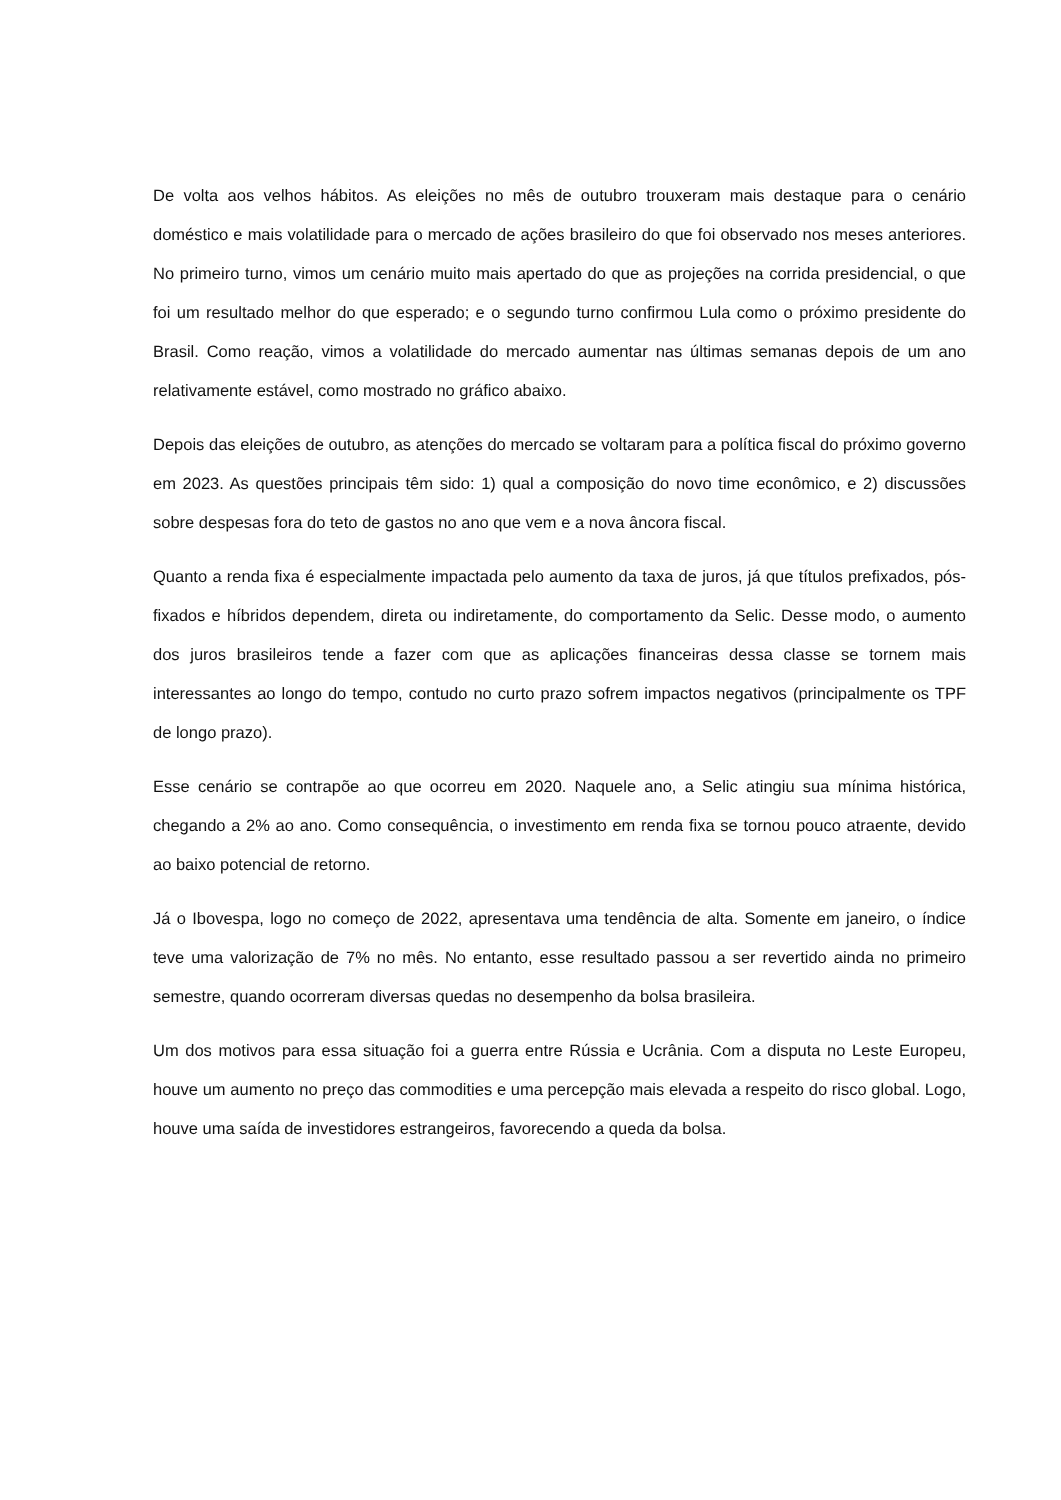De volta aos velhos hábitos. As eleições no mês de outubro trouxeram mais destaque para o cenário doméstico e mais volatilidade para o mercado de ações brasileiro do que foi observado nos meses anteriores. No primeiro turno, vimos um cenário muito mais apertado do que as projeções na corrida presidencial, o que foi um resultado melhor do que esperado; e o segundo turno confirmou Lula como o próximo presidente do Brasil. Como reação, vimos a volatilidade do mercado aumentar nas últimas semanas depois de um ano relativamente estável, como mostrado no gráfico abaixo.
Depois das eleições de outubro, as atenções do mercado se voltaram para a política fiscal do próximo governo em 2023. As questões principais têm sido: 1) qual a composição do novo time econômico, e 2) discussões sobre despesas fora do teto de gastos no ano que vem e a nova âncora fiscal.
Quanto a renda fixa é especialmente impactada pelo aumento da taxa de juros, já que títulos prefixados, pós-fixados e híbridos dependem, direta ou indiretamente, do comportamento da Selic. Desse modo, o aumento dos juros brasileiros tende a fazer com que as aplicações financeiras dessa classe se tornem mais interessantes ao longo do tempo, contudo no curto prazo sofrem impactos negativos (principalmente os TPF de longo prazo).
Esse cenário se contrapõe ao que ocorreu em 2020. Naquele ano, a Selic atingiu sua mínima histórica, chegando a 2% ao ano. Como consequência, o investimento em renda fixa se tornou pouco atraente, devido ao baixo potencial de retorno.
Já o Ibovespa, logo no começo de 2022, apresentava uma tendência de alta. Somente em janeiro, o índice teve uma valorização de 7% no mês. No entanto, esse resultado passou a ser revertido ainda no primeiro semestre, quando ocorreram diversas quedas no desempenho da bolsa brasileira.
Um dos motivos para essa situação foi a guerra entre Rússia e Ucrânia. Com a disputa no Leste Europeu, houve um aumento no preço das commodities e uma percepção mais elevada a respeito do risco global. Logo, houve uma saída de investidores estrangeiros, favorecendo a queda da bolsa.